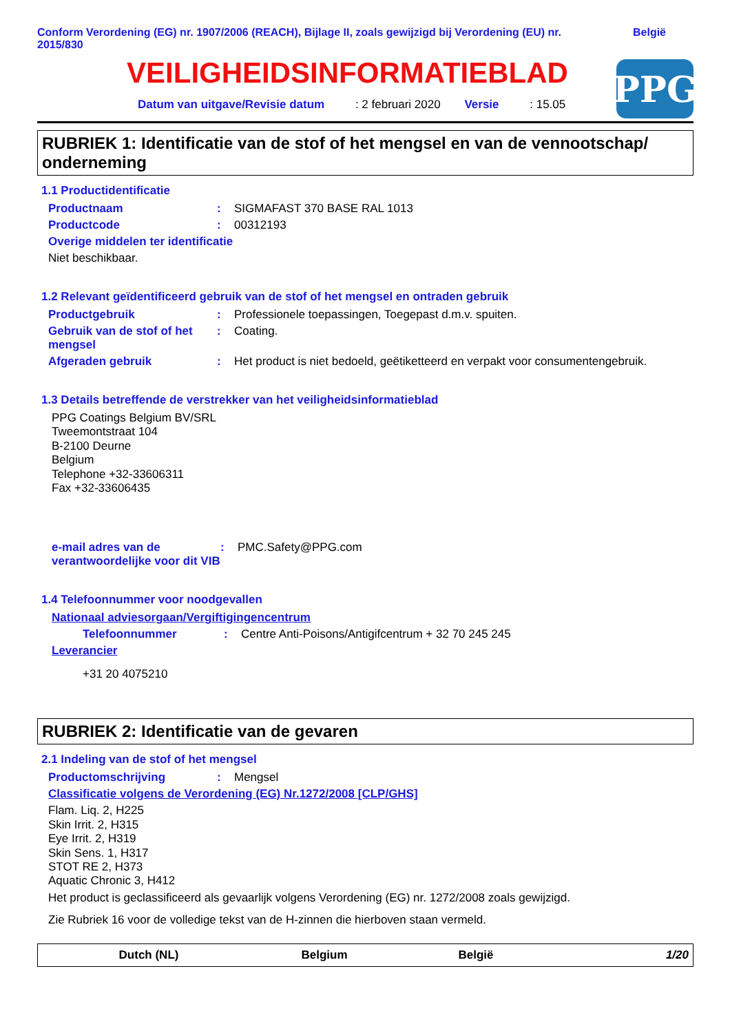Conform Verordening (EG) nr. 1907/2006 (REACH), Bijlage II, zoals gewijzigd bij Verordening (EU) nr. 2015/830 België
VEILIGHEIDSINFORMATIEBLAD
Datum van uitgave/Revisie datum : 2 februari 2020 Versie : 15.05
PPG
RUBRIEK 1: Identificatie van de stof of het mengsel en van de vennootschap/ onderneming
1.1 Productidentificatie
Productnaam: SIGMAFAST 370 BASE RAL 1013
Productcode: 00312193
Overige middelen ter identificatie
Niet beschikbaar.
1.2 Relevant geïdentificeerd gebruik van de stof of het mengsel en ontraden gebruik
Productgebruik: Professionele toepassingen, Toegepast d.m.v. spuiten.
Gebruik van de stof of het mengsel: Coating.
Afgeraden gebruik: Het product is niet bedoeld, geëtiketteerd en verpakt voor consumentengebruik.
1.3 Details betreffende de verstrekker van het veiligheidsinformatieblad
PPG Coatings Belgium BV/SRL
Tweemontstraat 104
B-2100 Deurne
Belgium
Telephone +32-33606311
Fax +32-33606435
e-mail adres van de verantwoordelijke voor dit VIB: PMC.Safety@PPG.com
1.4 Telefoonnummer voor noodgevallen
Nationaal adviesorgaan/Vergiftigingencentrum
Telefoonnummer: Centre Anti-Poisons/Antigifcentrum + 32 70 245 245
Leverancier
+31 20 4075210
RUBRIEK 2: Identificatie van de gevaren
2.1 Indeling van de stof of het mengsel
Productomschrijving: Mengsel
Classificatie volgens de Verordening (EG) Nr.1272/2008 [CLP/GHS]
Flam. Liq. 2, H225
Skin Irrit. 2, H315
Eye Irrit. 2, H319
Skin Sens. 1, H317
STOT RE 2, H373
Aquatic Chronic 3, H412
Het product is geclassificeerd als gevaarlijk volgens Verordening (EG) nr. 1272/2008 zoals gewijzigd.
Zie Rubriek 16 voor de volledige tekst van de H-zinnen die hierboven staan vermeld.
Dutch (NL) Belgium België 1/20